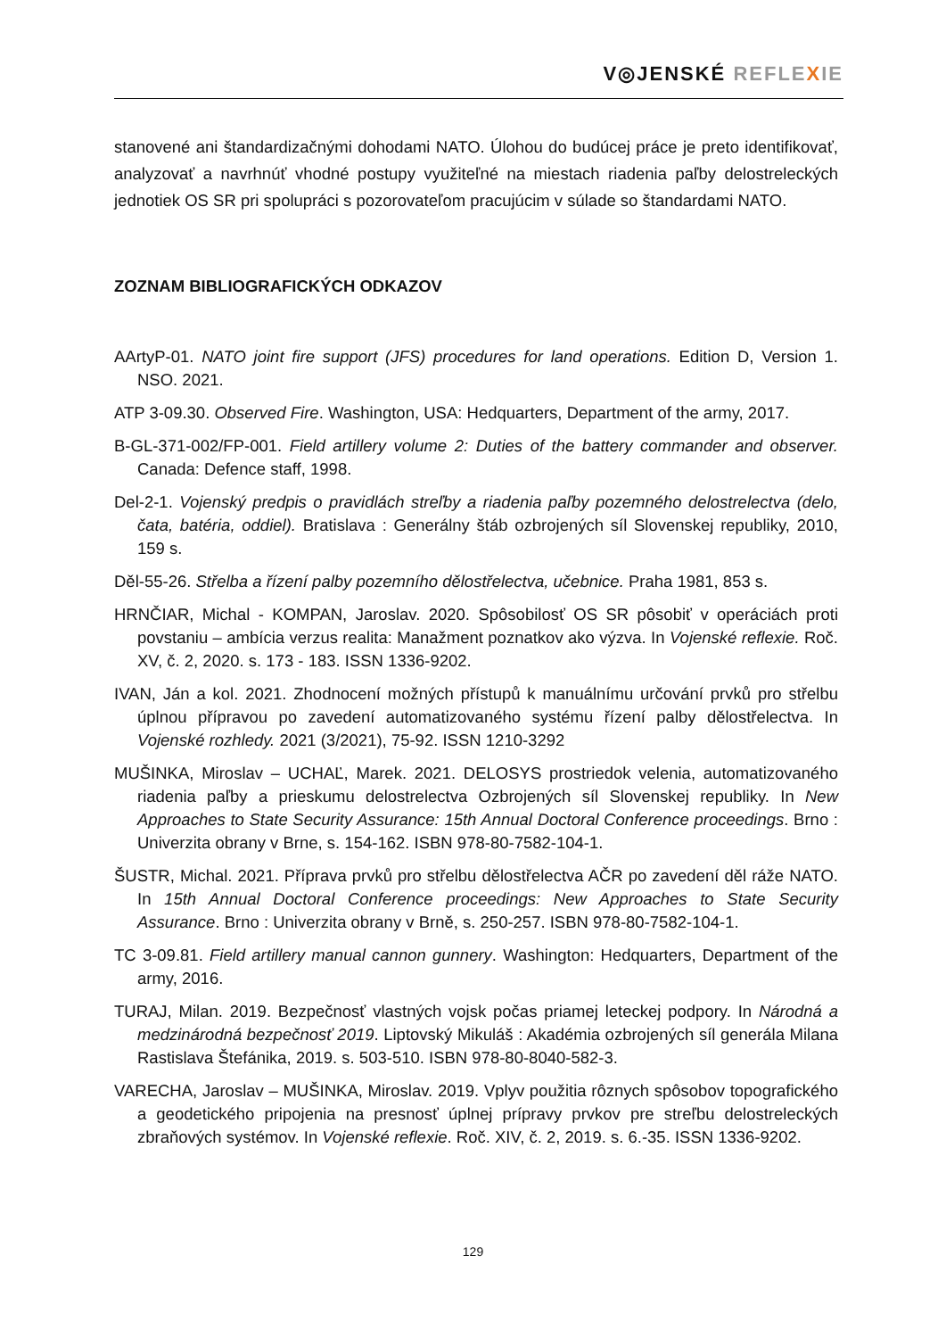V◎JENSKÉ REFLE XIE
stanovené ani štandardizačnými dohodami NATO. Úlohou do budúcej práce je preto identifikovať, analyzovať a navrhnúť vhodné postupy využiteľné na miestach riadenia paľby delostreleckých jednotiek OS SR pri spolupráci s pozorovateľom pracujúcim v súlade so štandardami NATO.
ZOZNAM BIBLIOGRAFICKÝCH ODKAZOV
AArtyP-01. NATO joint fire support (JFS) procedures for land operations. Edition D, Version 1. NSO. 2021.
ATP 3-09.30. Observed Fire. Washington, USA: Hedquarters, Department of the army, 2017.
B-GL-371-002/FP-001. Field artillery volume 2: Duties of the battery commander and observer. Canada: Defence staff, 1998.
Del-2-1. Vojenský predpis o pravidlách streľby a riadenia paľby pozemného delostrelectva (delo, čata, batéria, oddiel). Bratislava : Generálny štáb ozbrojených síl Slovenskej republiky, 2010, 159 s.
Děl-55-26. Střelba a řízení palby pozemního dělostřelectva, učebnice. Praha 1981, 853 s.
HRNČIAR, Michal - KOMPAN, Jaroslav. 2020. Spôsobilosť OS SR pôsobiť v operáciách proti povstaniu – ambícia verzus realita: Manažment poznatkov ako výzva. In Vojenské reflexie. Roč. XV, č. 2, 2020. s. 173 - 183. ISSN 1336-9202.
IVAN, Ján a kol. 2021. Zhodnocení možných přístupů k manuálnímu určování prvků pro střelbu úplnou přípravou po zavedení automatizovaného systému řízení palby dělostřelectva. In Vojenské rozhledy. 2021 (3/2021), 75-92. ISSN 1210-3292
MUŠINKA, Miroslav – UCHAĽ, Marek. 2021. DELOSYS prostriedok velenia, automatizovaného riadenia paľby a prieskumu delostrelectva Ozbrojených síl Slovenskej republiky. In New Approaches to State Security Assurance: 15th Annual Doctoral Conference proceedings. Brno : Univerzita obrany v Brne, s. 154-162. ISBN 978-80-7582-104-1.
ŠUSTR, Michal. 2021. Příprava prvků pro střelbu dělostřelectva AČR po zavedení děl ráže NATO. In 15th Annual Doctoral Conference proceedings: New Approaches to State Security Assurance. Brno : Univerzita obrany v Brně, s. 250-257. ISBN 978-80-7582-104-1.
TC 3-09.81. Field artillery manual cannon gunnery. Washington: Hedquarters, Department of the army, 2016.
TURAJ, Milan. 2019. Bezpečnosť vlastných vojsk počas priamej leteckej podpory. In Národná a medzinárodná bezpečnosť 2019. Liptovský Mikuláš : Akadémia ozbrojených síl generála Milana Rastislava Štefánika, 2019. s. 503-510. ISBN 978-80-8040-582-3.
VARECHA, Jaroslav – MUŠINKA, Miroslav. 2019. Vplyv použitia rôznych spôsobov topografického a geodetického pripojenia na presnosť úplnej prípravy prvkov pre streľbu delostreleckých zbraňových systémov. In Vojenské reflexie. Roč. XIV, č. 2, 2019. s. 6.-35. ISSN 1336-9202.
129